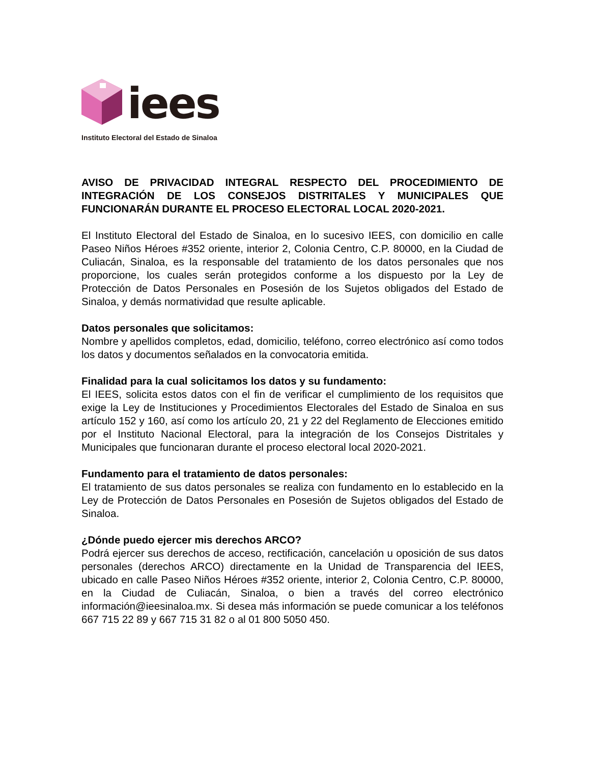iees
Instituto Electoral del Estado de Sinaloa
AVISO DE PRIVACIDAD INTEGRAL RESPECTO DEL PROCEDIMIENTO DE INTEGRACIÓN DE LOS CONSEJOS DISTRITALES Y MUNICIPALES QUE FUNCIONARÁN DURANTE EL PROCESO ELECTORAL LOCAL 2020-2021.
El Instituto Electoral del Estado de Sinaloa, en lo sucesivo IEES, con domicilio en calle Paseo Niños Héroes #352 oriente, interior 2, Colonia Centro, C.P. 80000, en la Ciudad de Culiacán, Sinaloa, es la responsable del tratamiento de los datos personales que nos proporcione, los cuales serán protegidos conforme a los dispuesto por la Ley de Protección de Datos Personales en Posesión de los Sujetos obligados del Estado de Sinaloa, y demás normatividad que resulte aplicable.
Datos personales que solicitamos:
Nombre y apellidos completos, edad, domicilio, teléfono, correo electrónico así como todos los datos y documentos señalados en la convocatoria emitida.
Finalidad para la cual solicitamos los datos y su fundamento:
El IEES, solicita estos datos con el fin de verificar el cumplimiento de los requisitos que exige la Ley de Instituciones y Procedimientos Electorales del Estado de Sinaloa en sus artículo 152 y 160, así como los artículo 20, 21 y 22 del Reglamento de Elecciones emitido por el Instituto Nacional Electoral, para la integración de los Consejos Distritales y Municipales que funcionaran durante el proceso electoral local 2020-2021.
Fundamento para el tratamiento de datos personales:
El tratamiento de sus datos personales se realiza con fundamento en lo establecido en la Ley de Protección de Datos Personales en Posesión de Sujetos obligados del Estado de Sinaloa.
¿Dónde puedo ejercer mis derechos ARCO?
Podrá ejercer sus derechos de acceso, rectificación, cancelación u oposición de sus datos personales (derechos ARCO) directamente en la Unidad de Transparencia del IEES, ubicado en calle Paseo Niños Héroes #352 oriente, interior 2, Colonia Centro, C.P. 80000, en la Ciudad de Culiacán, Sinaloa, o bien a través del correo electrónico información@ieesinaloa.mx. Si desea más información se puede comunicar a los teléfonos 667 715 22 89 y 667 715 31 82 o al 01 800 5050 450.